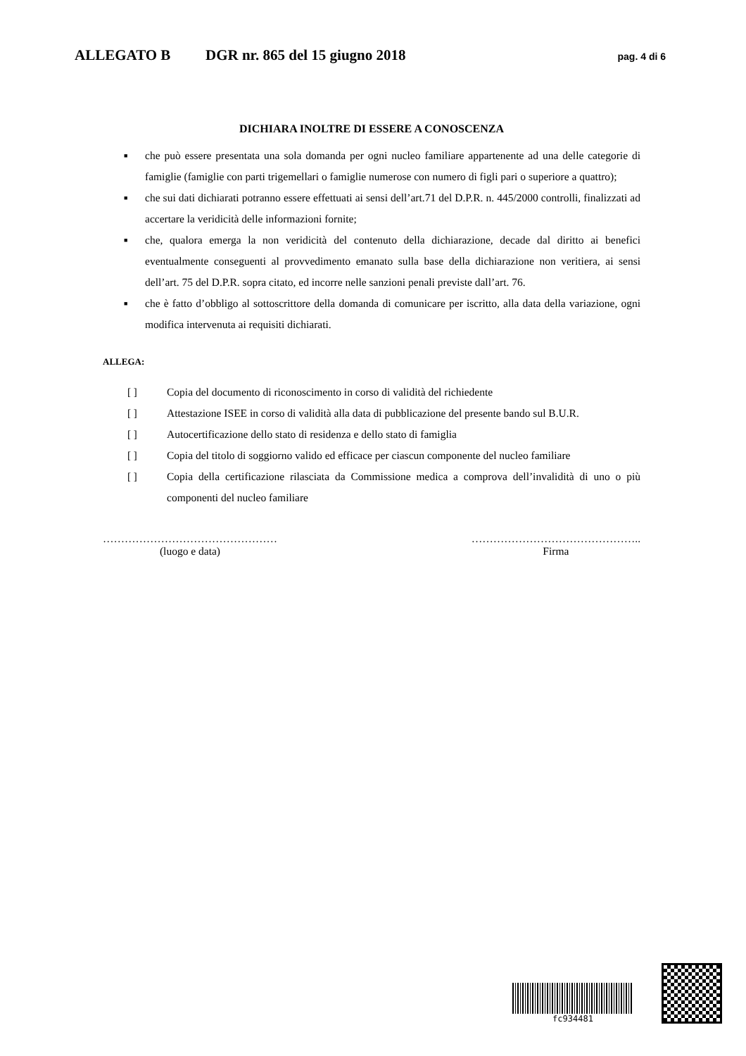ALLEGATO B DGR nr. 865 del 15 giugno 2018 pag. 4 di 6
DICHIARA INOLTRE DI ESSERE A CONOSCENZA
■ che può essere presentata una sola domanda per ogni nucleo familiare appartenente ad una delle categorie di famiglie (famiglie con parti trigemellari o famiglie numerose con numero di figli pari o superiore a quattro);
■ che sui dati dichiarati potranno essere effettuati ai sensi dell’art.71 del D.P.R. n. 445/2000 controlli, finalizzati ad accertare la veridicità delle informazioni fornite;
■ che, qualora emerga la non veridicità del contenuto della dichiarazione, decade dal diritto ai benefici eventualmente conseguenti al provvedimento emanato sulla base della dichiarazione non veritiera, ai sensi dell’art. 75 del D.P.R. sopra citato, ed incorre nelle sanzioni penali previste dall’art. 76.
■ che è fatto d’obbligo al sottoscrittore della domanda di comunicare per iscritto, alla data della variazione, ogni modifica intervenuta ai requisiti dichiarati.
ALLEGA:
[ ] Copia del documento di riconoscimento in corso di validità del richiedente
[ ] Attestazione ISEE in corso di validità alla data di pubblicazione del presente bando sul B.U.R.
[ ] Autocertificazione dello stato di residenza e dello stato di famiglia
[ ] Copia del titolo di soggiorno valido ed efficace per ciascun componente del nucleo familiare
[ ] Copia della certificazione rilasciata da Commissione medica a comprova dell’invalidità di uno o più componenti del nucleo familiare
…………………………………………
(luogo e data)
………………………………………..
Firma
fc934481